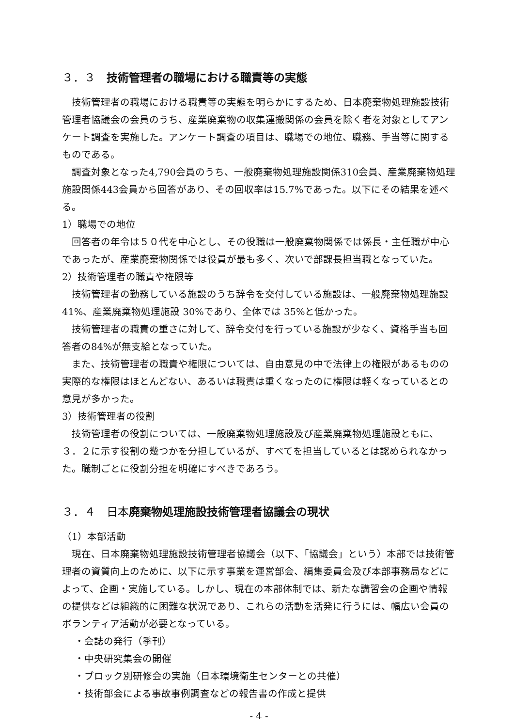３．３　技術管理者の職場における職責等の実態
技術管理者の職場における職責等の実態を明らかにするため、日本廃棄物処理施設技術管理者協議会の会員のうち、産業廃棄物の収集運搬関係の会員を除く者を対象としてアンケート調査を実施した。アンケート調査の項目は、職場での地位、職務、手当等に関するものである。
調査対象となった4,790会員のうち、一般廃棄物処理施設関係310会員、産業廃棄物処理施設関係443会員から回答があり、その回収率は15.7%であった。以下にその結果を述べる。
1）職場での地位
回答者の年令は５０代を中心とし、その役職は一般廃棄物関係では係長・主任職が中心であったが、産業廃棄物関係では役員が最も多く、次いで部課長担当職となっていた。
2）技術管理者の職責や権限等
技術管理者の勤務している施設のうち辞令を交付している施設は、一般廃棄物処理施設 41%、産業廃棄物処理施設 30%であり、全体では 35%と低かった。
技術管理者の職責の重さに対して、辞令交付を行っている施設が少なく、資格手当も回答者の84%が無支給となっていた。
また、技術管理者の職責や権限については、自由意見の中で法律上の権限があるものの実際的な権限はほとんどない、あるいは職責は重くなったのに権限は軽くなっているとの意見が多かった。
3）技術管理者の役割
技術管理者の役割については、一般廃棄物処理施設及び産業廃棄物処理施設ともに、３．２に示す役割の幾つかを分担しているが、すべてを担当しているとは認められなかった。職制ごとに役割分担を明確にすべきであろう。
３．４　日本廃棄物処理施設技術管理者協議会の現状
（1）本部活動
現在、日本廃棄物処理施設技術管理者協議会（以下、「協議会」という）本部では技術管理者の資質向上のために、以下に示す事業を運営部会、編集委員会及び本部事務局などによって、企画・実施している。しかし、現在の本部体制では、新たな講習会の企画や情報の提供などは組織的に困難な状況であり、これらの活動を活発に行うには、幅広い会員のボランティア活動が必要となっている。
・会誌の発行（季刊）
・中央研究集会の開催
・ブロック別研修会の実施（日本環境衛生センターとの共催）
・技術部会による事故事例調査などの報告書の作成と提供
- 4 -